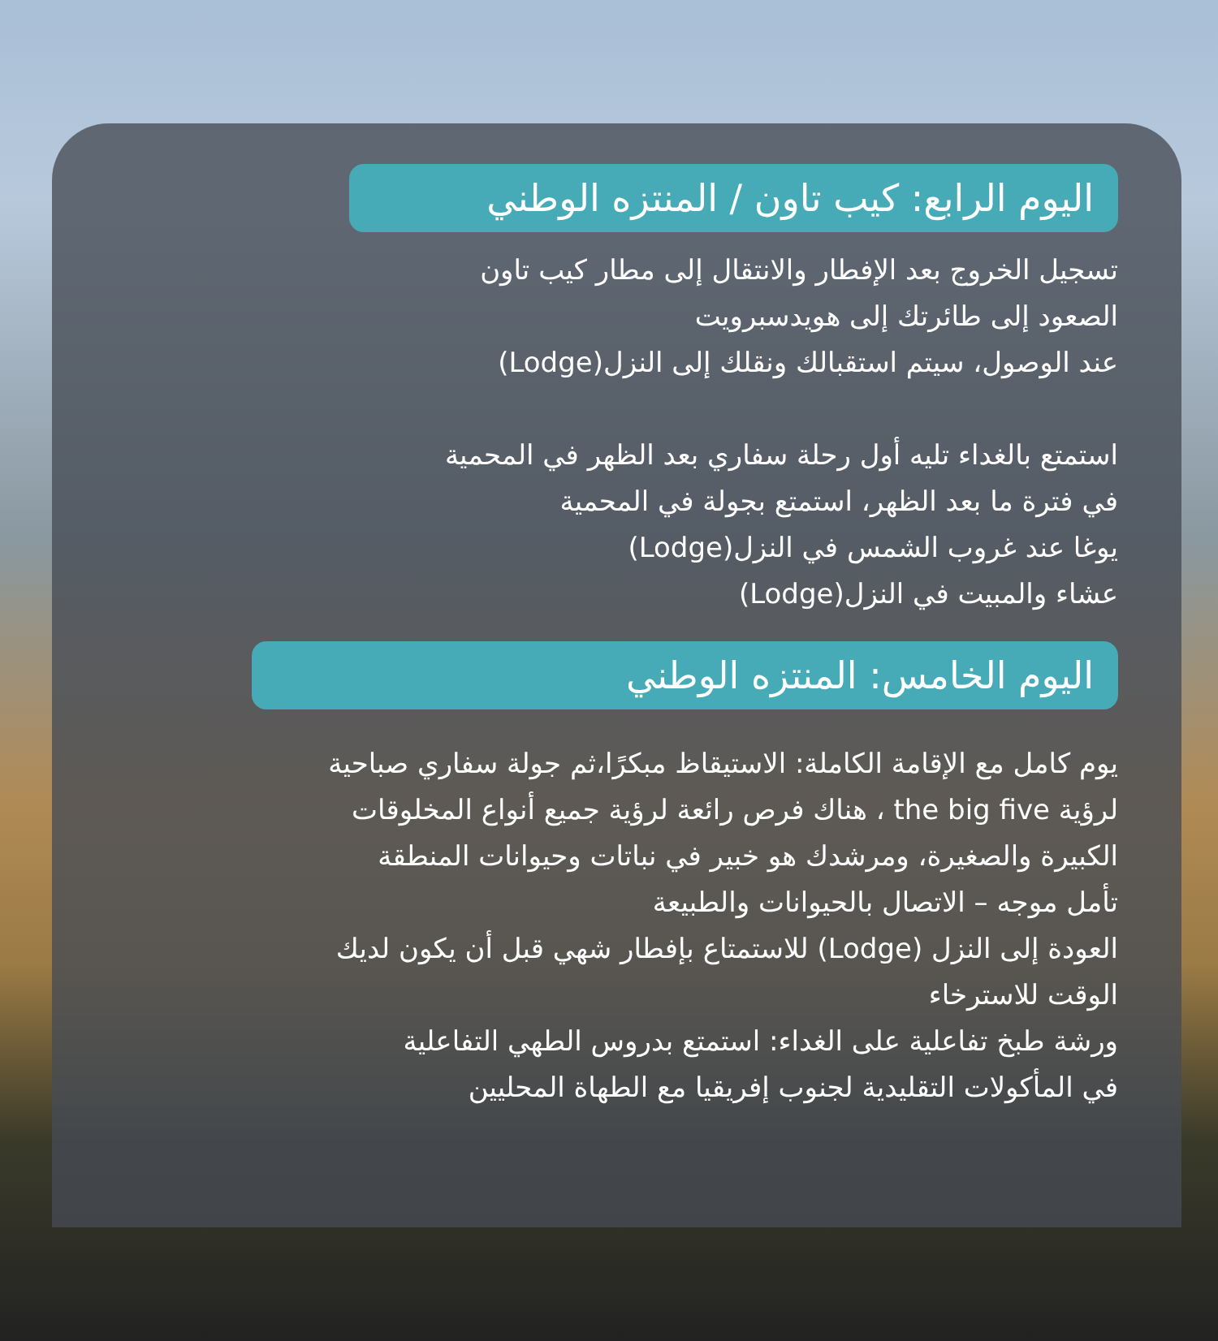اليوم الرابع: كيب تاون / المنتزه الوطني
تسجيل الخروج بعد الإفطار والانتقال إلى مطار كيب تاون
الصعود إلى طائرتك إلى هويدسبرويت
عند الوصول، سيتم استقبالك ونقلك إلى النزل(Lodge)
استمتع بالغداء تليه أول رحلة سفاري بعد الظهر في المحمية
في فترة ما بعد الظهر، استمتع بجولة في المحمية
يوغا عند غروب الشمس في النزل(Lodge)
عشاء والمبيت في النزل(Lodge)
اليوم الخامس: المنتزه الوطني
يوم كامل مع الإقامة الكاملة: الاستيقاظ مبكرًا،ثم جولة سفاري صباحية
لرؤية the big five ، هناك فرص رائعة لرؤية جميع أنواع المخلوقات
الكبيرة والصغيرة، ومرشدك هو خبير في نباتات وحيوانات المنطقة
تأمل موجه – الاتصال بالحيوانات والطبيعة
العودة إلى النزل (Lodge) للاستمتاع بإفطار شهي قبل أن يكون لديك
الوقت للاسترخاء
ورشة طبخ تفاعلية على الغداء: استمتع بدروس الطهي التفاعلية
في المأكولات التقليدية لجنوب إفريقيا مع الطهاة المحليين